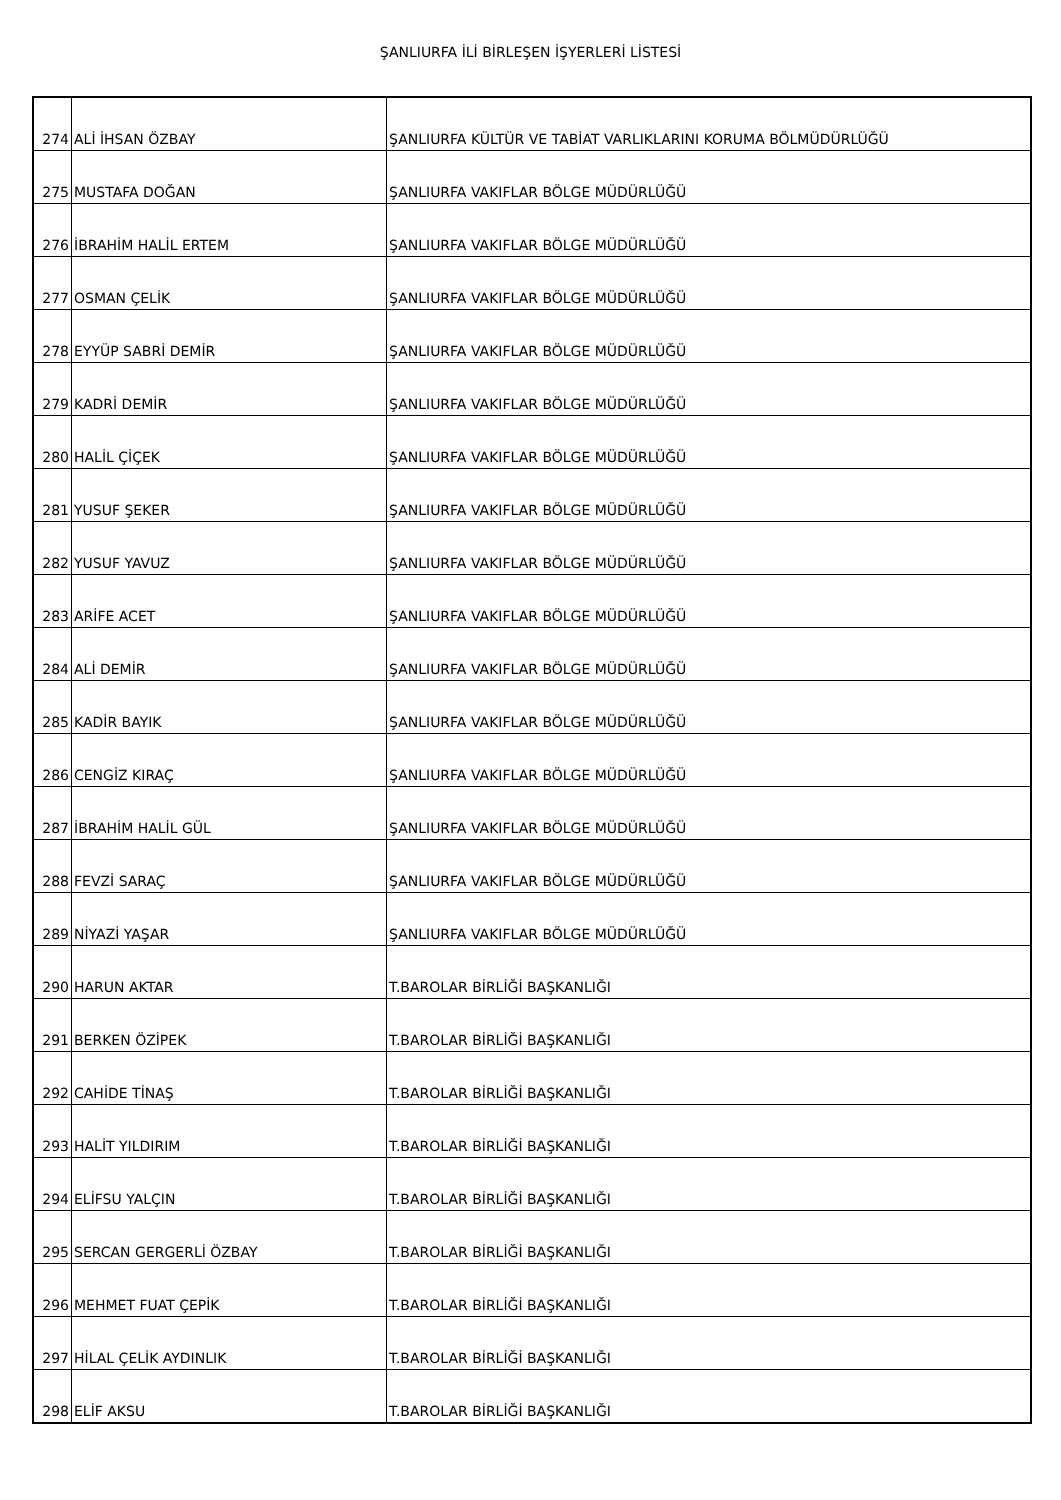ŞANLIURFA İLİ BİRLEŞEN İŞYERLERİ LİSTESİ
| 274 | ALİ İHSAN ÖZBAY | ŞANLIURFA KÜLTÜR VE TABİAT VARLIKLARINI KORUMA BÖLMÜDÜRLÜĞÜ |
| 275 | MUSTAFA DOĞAN | ŞANLIURFA VAKIFLAR BÖLGE MÜDÜRLÜĞÜ |
| 276 | İBRAHİM HALİL ERTEM | ŞANLIURFA VAKIFLAR BÖLGE MÜDÜRLÜĞÜ |
| 277 | OSMAN ÇELİK | ŞANLIURFA VAKIFLAR BÖLGE MÜDÜRLÜĞÜ |
| 278 | EYYÜP SABRİ DEMİR | ŞANLIURFA VAKIFLAR BÖLGE MÜDÜRLÜĞÜ |
| 279 | KADRİ DEMİR | ŞANLIURFA VAKIFLAR BÖLGE MÜDÜRLÜĞÜ |
| 280 | HALİL ÇİÇEK | ŞANLIURFA VAKIFLAR BÖLGE MÜDÜRLÜĞÜ |
| 281 | YUSUF ŞEKER | ŞANLIURFA VAKIFLAR BÖLGE MÜDÜRLÜĞÜ |
| 282 | YUSUF YAVUZ | ŞANLIURFA VAKIFLAR BÖLGE MÜDÜRLÜĞÜ |
| 283 | ARİFE ACET | ŞANLIURFA VAKIFLAR BÖLGE MÜDÜRLÜĞÜ |
| 284 | ALİ DEMİR | ŞANLIURFA VAKIFLAR BÖLGE MÜDÜRLÜĞÜ |
| 285 | KADİR BAYIK | ŞANLIURFA VAKIFLAR BÖLGE MÜDÜRLÜĞÜ |
| 286 | CENGİZ KIRAÇ | ŞANLIURFA VAKIFLAR BÖLGE MÜDÜRLÜĞÜ |
| 287 | İBRAHİM HALİL GÜL | ŞANLIURFA VAKIFLAR BÖLGE MÜDÜRLÜĞÜ |
| 288 | FEVZİ SARAÇ | ŞANLIURFA VAKIFLAR BÖLGE MÜDÜRLÜĞÜ |
| 289 | NİYAZİ YAŞAR | ŞANLIURFA VAKIFLAR BÖLGE MÜDÜRLÜĞÜ |
| 290 | HARUN AKTAR | T.BAROLAR BİRLİĞİ BAŞKANLIĞI |
| 291 | BERKEN ÖZİPEK | T.BAROLAR BİRLİĞİ BAŞKANLIĞI |
| 292 | CAHİDE TİNAŞ | T.BAROLAR BİRLİĞİ BAŞKANLIĞI |
| 293 | HALİT YILDIRIM | T.BAROLAR BİRLİĞİ BAŞKANLIĞI |
| 294 | ELİFSU YALÇIN | T.BAROLAR BİRLİĞİ BAŞKANLIĞI |
| 295 | SERCAN GERGERLİ ÖZBAY | T.BAROLAR BİRLİĞİ BAŞKANLIĞI |
| 296 | MEHMET FUAT ÇEPİK | T.BAROLAR BİRLİĞİ BAŞKANLIĞI |
| 297 | HİLAL ÇELİK AYDINLIK | T.BAROLAR BİRLİĞİ BAŞKANLIĞI |
| 298 | ELİF AKSU | T.BAROLAR BİRLİĞİ BAŞKANLIĞI |